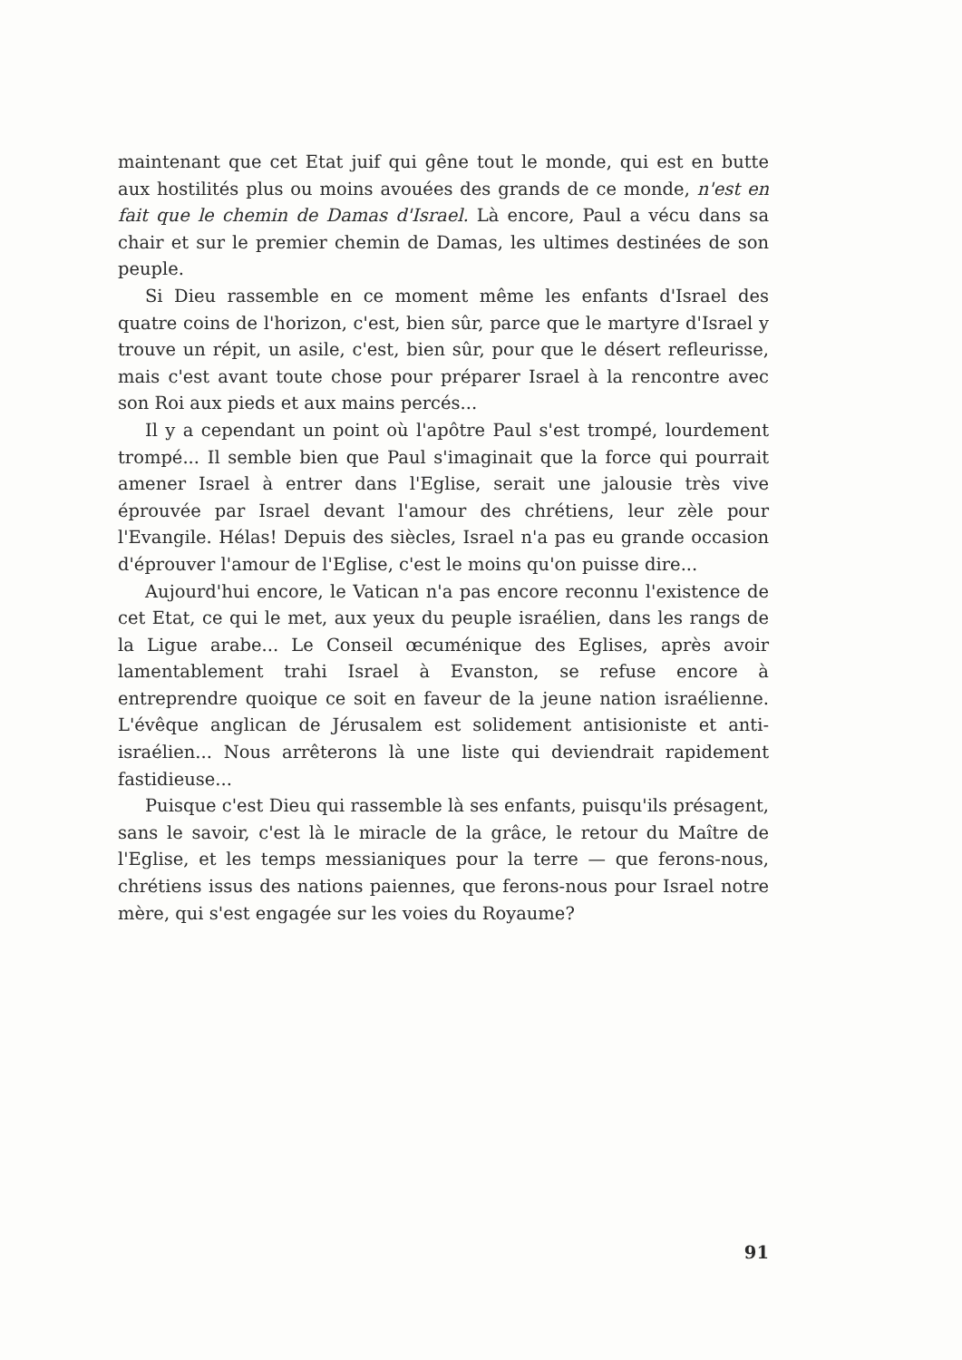maintenant que cet Etat juif qui gêne tout le monde, qui est en butte aux hostilités plus ou moins avouées des grands de ce monde, n'est en fait que le chemin de Damas d'Israel. Là encore, Paul a vécu dans sa chair et sur le premier chemin de Damas, les ultimes destinées de son peuple.
Si Dieu rassemble en ce moment même les enfants d'Israel des quatre coins de l'horizon, c'est, bien sûr, parce que le martyre d'Israel y trouve un répit, un asile, c'est, bien sûr, pour que le désert refleurisse, mais c'est avant toute chose pour préparer Israel à la rencontre avec son Roi aux pieds et aux mains percés...
Il y a cependant un point où l'apôtre Paul s'est trompé, lourdement trompé... Il semble bien que Paul s'imaginait que la force qui pourrait amener Israel à entrer dans l'Eglise, serait une jalousie très vive éprouvée par Israel devant l'amour des chrétiens, leur zèle pour l'Evangile. Hélas! Depuis des siècles, Israel n'a pas eu grande occasion d'éprouver l'amour de l'Eglise, c'est le moins qu'on puisse dire...
Aujourd'hui encore, le Vatican n'a pas encore reconnu l'existence de cet Etat, ce qui le met, aux yeux du peuple israélien, dans les rangs de la Ligue arabe... Le Conseil œcuménique des Eglises, après avoir lamentablement trahi Israel à Evanston, se refuse encore à entreprendre quoique ce soit en faveur de la jeune nation israélienne. L'évêque anglican de Jérusalem est solidement antisioniste et anti-israélien... Nous arrêterons là une liste qui deviendrait rapidement fastidieuse...
Puisque c'est Dieu qui rassemble là ses enfants, puisqu'ils présagent, sans le savoir, c'est là le miracle de la grâce, le retour du Maître de l'Eglise, et les temps messianiques pour la terre — que ferons-nous, chrétiens issus des nations paiennes, que ferons-nous pour Israel notre mère, qui s'est engagée sur les voies du Royaume?
91